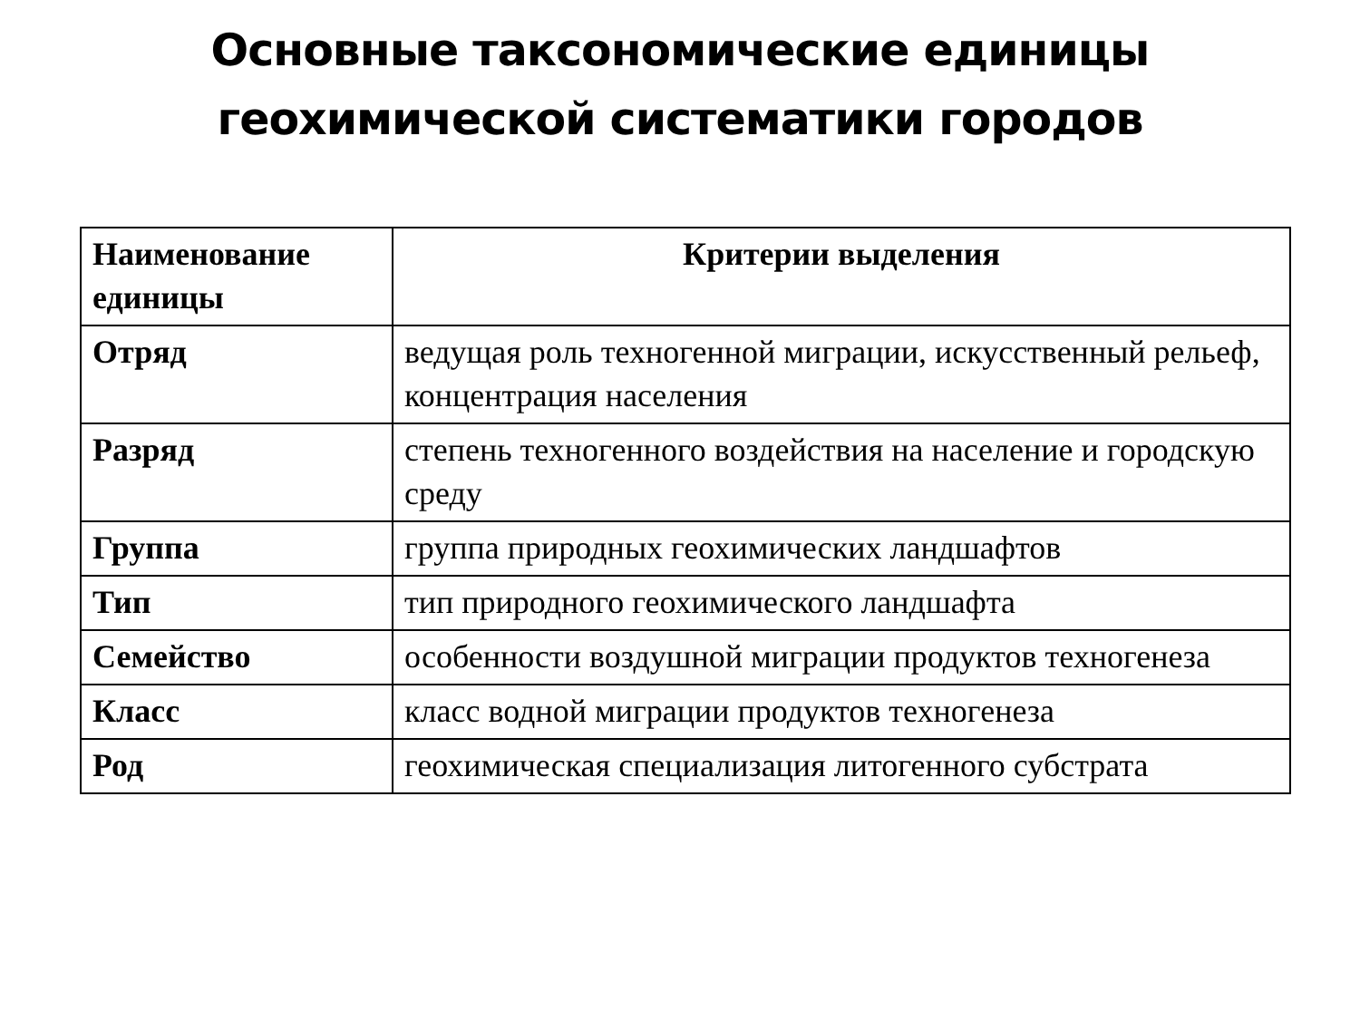Основные таксономические единицы
геохимической систематики городов
| Наименование единицы | Критерии выделения |
| --- | --- |
| Отряд | ведущая роль техногенной миграции, искусственный рельеф, концентрация населения |
| Разряд | степень техногенного воздействия на население и городскую среду |
| Группа | группа природных геохимических ландшафтов |
| Тип | тип природного геохимического ландшафта |
| Семейство | особенности воздушной миграции продуктов техногенеза |
| Класс | класс водной миграции продуктов техногенеза |
| Род | геохимическая специализация литогенного субстрата |